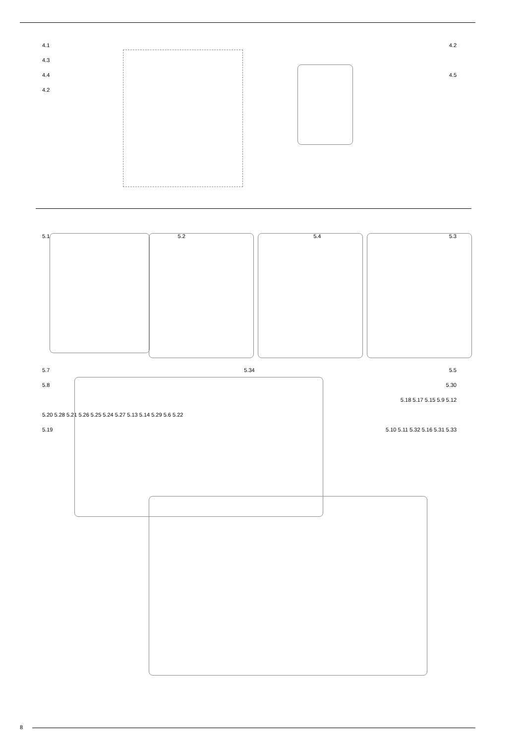4.1 4.2
4.3
4.4 4.5
4.2
5.1 5.2 5.4 5.3
5.7 5.34 5.5
5.8 5.30
5.18 5.17 5.15 5.9 5.12
5.20 5.28 5.21 5.26 5.25 5.24 5.27 5.13 5.14 5.29 5.6 5.22
5.19 5.10 5.11 5.32 5.16 5.31 5.33
8